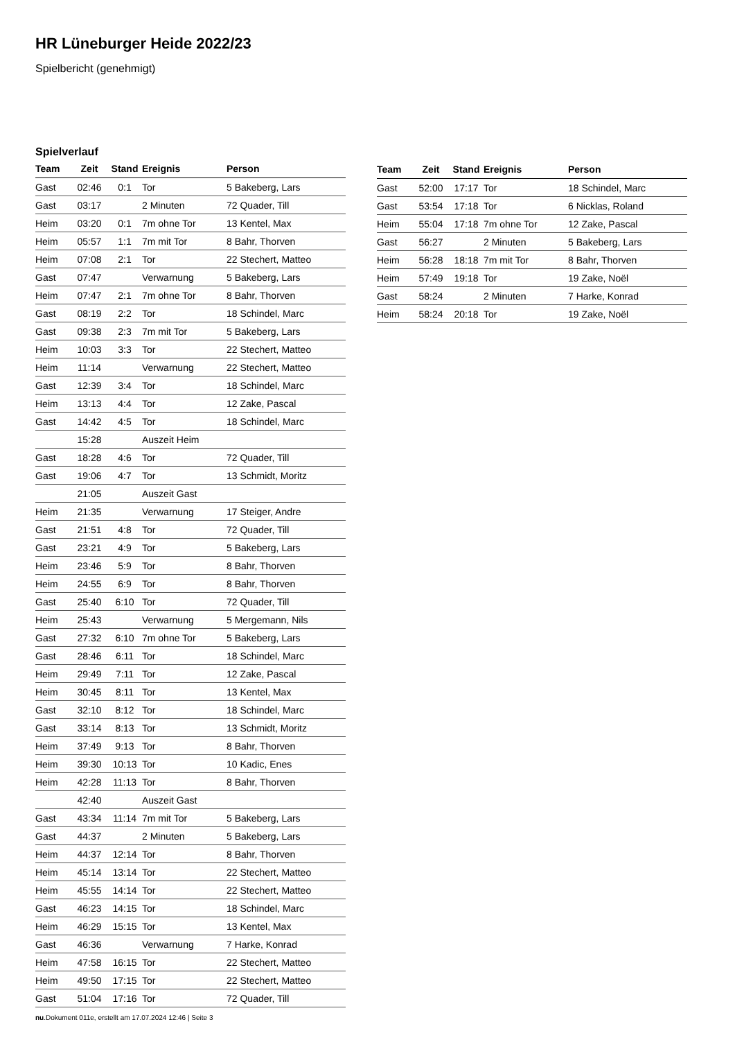HR Lüneburger Heide 2022/23
Spielbericht (genehmigt)
Spielverlauf
| Team | Zeit | Stand | Ereignis | Person |
| --- | --- | --- | --- | --- |
| Gast | 02:46 | 0:1 | Tor | 5 Bakeberg, Lars |
| Gast | 03:17 | | 2 Minuten | 72 Quader, Till |
| Heim | 03:20 | 0:1 | 7m ohne Tor | 13 Kentel, Max |
| Heim | 05:57 | 1:1 | 7m mit Tor | 8 Bahr, Thorven |
| Heim | 07:08 | 2:1 | Tor | 22 Stechert, Matteo |
| Gast | 07:47 | | Verwarnung | 5 Bakeberg, Lars |
| Heim | 07:47 | 2:1 | 7m ohne Tor | 8 Bahr, Thorven |
| Gast | 08:19 | 2:2 | Tor | 18 Schindel, Marc |
| Gast | 09:38 | 2:3 | 7m mit Tor | 5 Bakeberg, Lars |
| Heim | 10:03 | 3:3 | Tor | 22 Stechert, Matteo |
| Heim | 11:14 | | Verwarnung | 22 Stechert, Matteo |
| Gast | 12:39 | 3:4 | Tor | 18 Schindel, Marc |
| Heim | 13:13 | 4:4 | Tor | 12 Zake, Pascal |
| Gast | 14:42 | 4:5 | Tor | 18 Schindel, Marc |
| | 15:28 | | Auszeit Heim | |
| Gast | 18:28 | 4:6 | Tor | 72 Quader, Till |
| Gast | 19:06 | 4:7 | Tor | 13 Schmidt, Moritz |
| | 21:05 | | Auszeit Gast | |
| Heim | 21:35 | | Verwarnung | 17 Steiger, Andre |
| Gast | 21:51 | 4:8 | Tor | 72 Quader, Till |
| Gast | 23:21 | 4:9 | Tor | 5 Bakeberg, Lars |
| Heim | 23:46 | 5:9 | Tor | 8 Bahr, Thorven |
| Heim | 24:55 | 6:9 | Tor | 8 Bahr, Thorven |
| Gast | 25:40 | 6:10 | Tor | 72 Quader, Till |
| Heim | 25:43 | | Verwarnung | 5 Mergemann, Nils |
| Gast | 27:32 | 6:10 | 7m ohne Tor | 5 Bakeberg, Lars |
| Gast | 28:46 | 6:11 | Tor | 18 Schindel, Marc |
| Heim | 29:49 | 7:11 | Tor | 12 Zake, Pascal |
| Heim | 30:45 | 8:11 | Tor | 13 Kentel, Max |
| Gast | 32:10 | 8:12 | Tor | 18 Schindel, Marc |
| Gast | 33:14 | 8:13 | Tor | 13 Schmidt, Moritz |
| Heim | 37:49 | 9:13 | Tor | 8 Bahr, Thorven |
| Heim | 39:30 | 10:13 | Tor | 10 Kadic, Enes |
| Heim | 42:28 | 11:13 | Tor | 8 Bahr, Thorven |
| | 42:40 | | Auszeit Gast | |
| Gast | 43:34 | 11:14 | 7m mit Tor | 5 Bakeberg, Lars |
| Gast | 44:37 | | 2 Minuten | 5 Bakeberg, Lars |
| Heim | 44:37 | 12:14 | Tor | 8 Bahr, Thorven |
| Heim | 45:14 | 13:14 | Tor | 22 Stechert, Matteo |
| Heim | 45:55 | 14:14 | Tor | 22 Stechert, Matteo |
| Gast | 46:23 | 14:15 | Tor | 18 Schindel, Marc |
| Heim | 46:29 | 15:15 | Tor | 13 Kentel, Max |
| Gast | 46:36 | | Verwarnung | 7 Harke, Konrad |
| Heim | 47:58 | 16:15 | Tor | 22 Stechert, Matteo |
| Heim | 49:50 | 17:15 | Tor | 22 Stechert, Matteo |
| Gast | 51:04 | 17:16 | Tor | 72 Quader, Till |
| Team | Zeit | Stand | Ereignis | Person |
| --- | --- | --- | --- | --- |
| Gast | 52:00 | 17:17 | Tor | 18 Schindel, Marc |
| Gast | 53:54 | 17:18 | Tor | 6 Nicklas, Roland |
| Heim | 55:04 | 17:18 | 7m ohne Tor | 12 Zake, Pascal |
| Gast | 56:27 | | 2 Minuten | 5 Bakeberg, Lars |
| Heim | 56:28 | 18:18 | 7m mit Tor | 8 Bahr, Thorven |
| Heim | 57:49 | 19:18 | Tor | 19 Zake, Noël |
| Gast | 58:24 | | 2 Minuten | 7 Harke, Konrad |
| Heim | 58:24 | 20:18 | Tor | 19 Zake, Noël |
nu.Dokument 011e, erstellt am 17.07.2024 12:46 | Seite 3